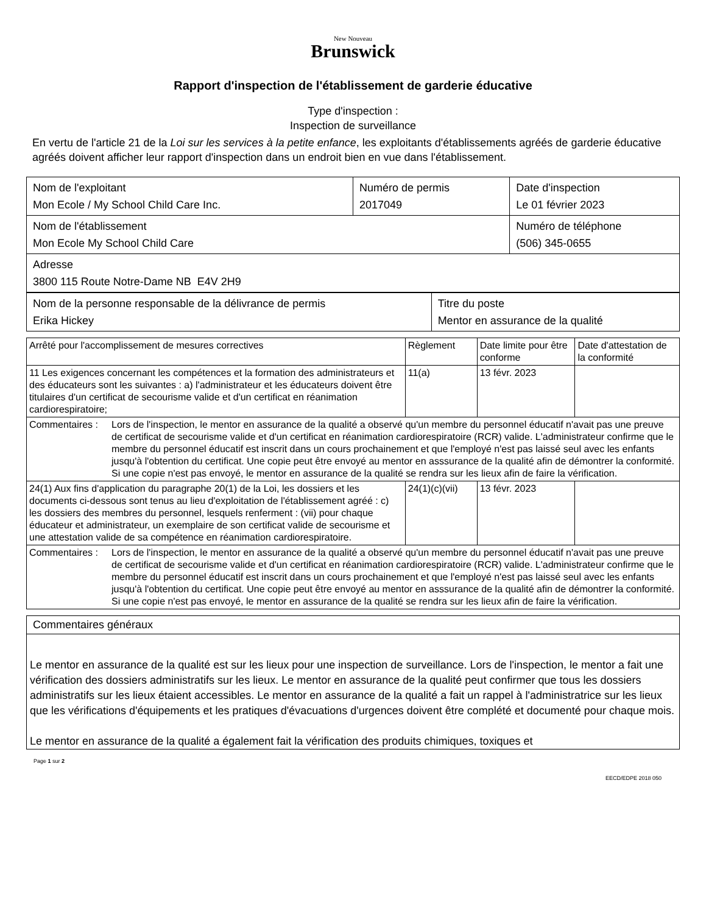New Nouveau
Brunswick
Rapport d'inspection de l'établissement de garderie éducative
Type d'inspection :
Inspection de surveillance
En vertu de l'article 21 de la Loi sur les services à la petite enfance, les exploitants d'établissements agréés de garderie éducative agréés doivent afficher leur rapport d'inspection dans un endroit bien en vue dans l'établissement.
| Nom de l'exploitant Mon Ecole / My School Child Care Inc. | Numéro de permis 2017049 | Date d'inspection Le 01 février 2023 |
| Nom de l'établissement Mon Ecole My School Child Care | | Numéro de téléphone (506) 345-0655 |
| Adresse 3800 115 Route Notre-Dame NB E4V 2H9 | | |
| Nom de la personne responsable de la délivrance de permis Erika Hickey | Titre du poste Mentor en assurance de la qualité |
| Arrêté pour l'accomplissement de mesures correctives | Règlement | Date limite pour être conforme | Date d'attestation de la conformité |
| --- | --- | --- | --- |
| 11 Les exigences concernant les compétences et la formation des administrateurs et des éducateurs sont les suivantes : a) l'administrateur et les éducateurs doivent être titulaires d'un certificat de secourisme valide et d'un certificat en réanimation cardiorespiratoire; | 11(a) | 13 févr. 2023 | |
| Commentaires : Lors de l'inspection, le mentor en assurance de la qualité a observé qu'un membre du personnel éducatif n'avait pas une preuve de certificat de secourisme valide et d'un certificat en réanimation cardiorespiratoire (RCR) valide. L'administrateur confirme que le membre du personnel éducatif est inscrit dans un cours prochainement et que l'employé n'est pas laissé seul avec les enfants jusqu'à l'obtention du certificat. Une copie peut être envoyé au mentor en asssurance de la qualité afin de démontrer la conformité. Si une copie n'est pas envoyé, le mentor en assurance de la qualité se rendra sur les lieux afin de faire la vérification. | | | |
| 24(1) Aux fins d'application du paragraphe 20(1) de la Loi, les dossiers et les documents ci-dessous sont tenus au lieu d'exploitation de l'établissement agréé : c) les dossiers des membres du personnel, lesquels renferment : (vii) pour chaque éducateur et administrateur, un exemplaire de son certificat valide de secourisme et une attestation valide de sa compétence en réanimation cardiorespiratoire. | 24(1)(c)(vii) | 13 févr. 2023 | |
| Commentaires : Lors de l'inspection, le mentor en assurance de la qualité a observé qu'un membre du personnel éducatif n'avait pas une preuve de certificat de secourisme valide et d'un certificat en réanimation cardiorespiratoire (RCR) valide. L'administrateur confirme que le membre du personnel éducatif est inscrit dans un cours prochainement et que l'employé n'est pas laissé seul avec les enfants jusqu'à l'obtention du certificat. Une copie peut être envoyé au mentor en asssurance de la qualité afin de démontrer la conformité. Si une copie n'est pas envoyé, le mentor en assurance de la qualité se rendra sur les lieux afin de faire la vérification. | | | |
Commentaires généraux
Le mentor en assurance de la qualité est sur les lieux pour une inspection de surveillance. Lors de l'inspection, le mentor a fait une vérification des dossiers administratifs sur les lieux. Le mentor en assurance de la qualité peut confirmer que tous les dossiers administratifs sur les lieux étaient accessibles. Le mentor en assurance de la qualité a fait un rappel à l'administratrice sur les lieux que les vérifications d'équipements et les pratiques d'évacuations d'urgences doivent être complété et documenté pour chaque mois.
Le mentor en assurance de la qualité a également fait la vérification des produits chimiques, toxiques et
Page 1 sur 2
EECD/EDPE 2018 050